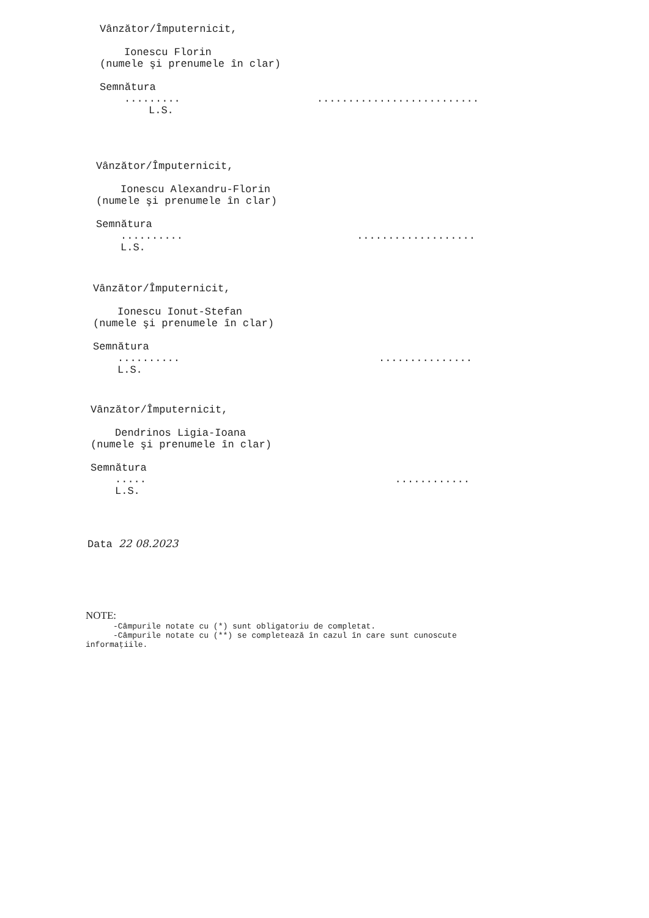Vânzător/Împuternicit,
Ionescu Florin
(numele şi prenumele în clar)
Semnătura
...................................
L.S.
Vânzător/Împuternicit,
Ionescu Alexandru-Florin
(numele şi prenumele în clar)
Semnătura
.............................
L.S.
Vânzător/Împuternicit,
Ionescu Ionut-Stefan
(numele şi prenumele în clar)
Semnătura
.........................
L.S.
Vânzător/Împuternicit,
Dendrinos Ligia-Ioana
(numele şi prenumele în clar)
Semnătura
.................
L.S.
Data 22 08.2023
NOTE:
-Câmpurile notate cu (*) sunt obligatoriu de completat.
-Câmpurile notate cu (**) se completează în cazul în care sunt cunoscute
informaţiile.